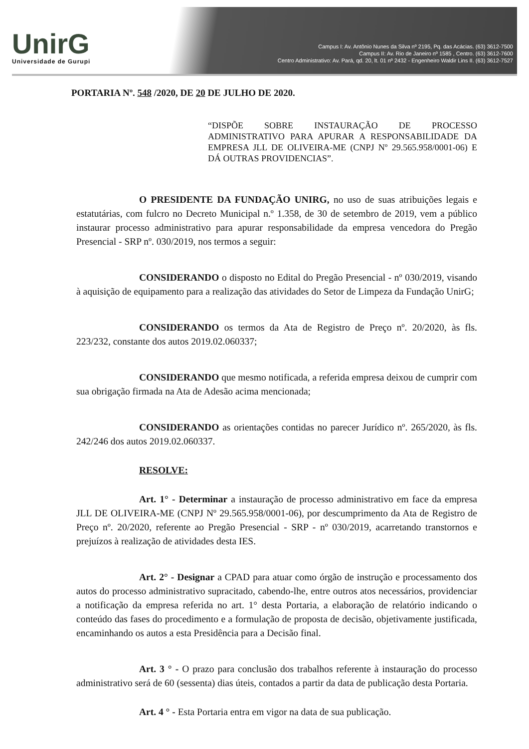UnirG
Universidade de Gurupi
Campus I: Av. Antônio Nunes da Silva nº 2195, Pq. das Acácias. (63) 3612-7500
Campus II: Av. Rio de Janeiro nº 1585 , Centro. (63) 3612-7600
Centro Administrativo: Av. Pará, qd. 20, lt. 01 nº 2432 - Engenheiro Waldir Lins II. (63) 3612-7527
PORTARIA Nº. 548 /2020, DE 20 DE JULHO DE 2020.
“DISPÕE SOBRE INSTAURAÇÃO DE PROCESSO ADMINISTRATIVO PARA APURAR A RESPONSABILIDADE DA EMPRESA JLL DE OLIVEIRA-ME (CNPJ Nº 29.565.958/0001-06) E DÁ OUTRAS PROVIDENCIAS”.
O PRESIDENTE DA FUNDAÇÃO UNIRG, no uso de suas atribuições legais e estatutárias, com fulcro no Decreto Municipal n.º 1.358, de 30 de setembro de 2019, vem a público instaurar processo administrativo para apurar responsabilidade da empresa vencedora do Pregão Presencial - SRP nº. 030/2019, nos termos a seguir:
CONSIDERANDO o disposto no Edital do Pregão Presencial - nº 030/2019, visando à aquisição de equipamento para a realização das atividades do Setor de Limpeza da Fundação UnirG;
CONSIDERANDO os termos da Ata de Registro de Preço nº. 20/2020, às fls. 223/232, constante dos autos 2019.02.060337;
CONSIDERANDO que mesmo notificada, a referida empresa deixou de cumprir com sua obrigação firmada na Ata de Adesão acima mencionada;
CONSIDERANDO as orientações contidas no parecer Jurídico nº. 265/2020, às fls. 242/246 dos autos 2019.02.060337.
RESOLVE:
Art. 1° - Determinar a instauração de processo administrativo em face da empresa JLL DE OLIVEIRA-ME (CNPJ Nº 29.565.958/0001-06), por descumprimento da Ata de Registro de Preço nº. 20/2020, referente ao Pregão Presencial - SRP - nº 030/2019, acarretando transtornos e prejuízos à realização de atividades desta IES.
Art. 2° - Designar a CPAD para atuar como órgão de instrução e processamento dos autos do processo administrativo supracitado, cabendo-lhe, entre outros atos necessários, providenciar a notificação da empresa referida no art. 1° desta Portaria, a elaboração de relatório indicando o conteúdo das fases do procedimento e a formulação de proposta de decisão, objetivamente justificada, encaminhando os autos a esta Presidência para a Decisão final.
Art. 3 ° - O prazo para conclusão dos trabalhos referente à instauração do processo administrativo será de 60 (sessenta) dias úteis, contados a partir da data de publicação desta Portaria.
Art. 4 ° - Esta Portaria entra em vigor na data de sua publicação.